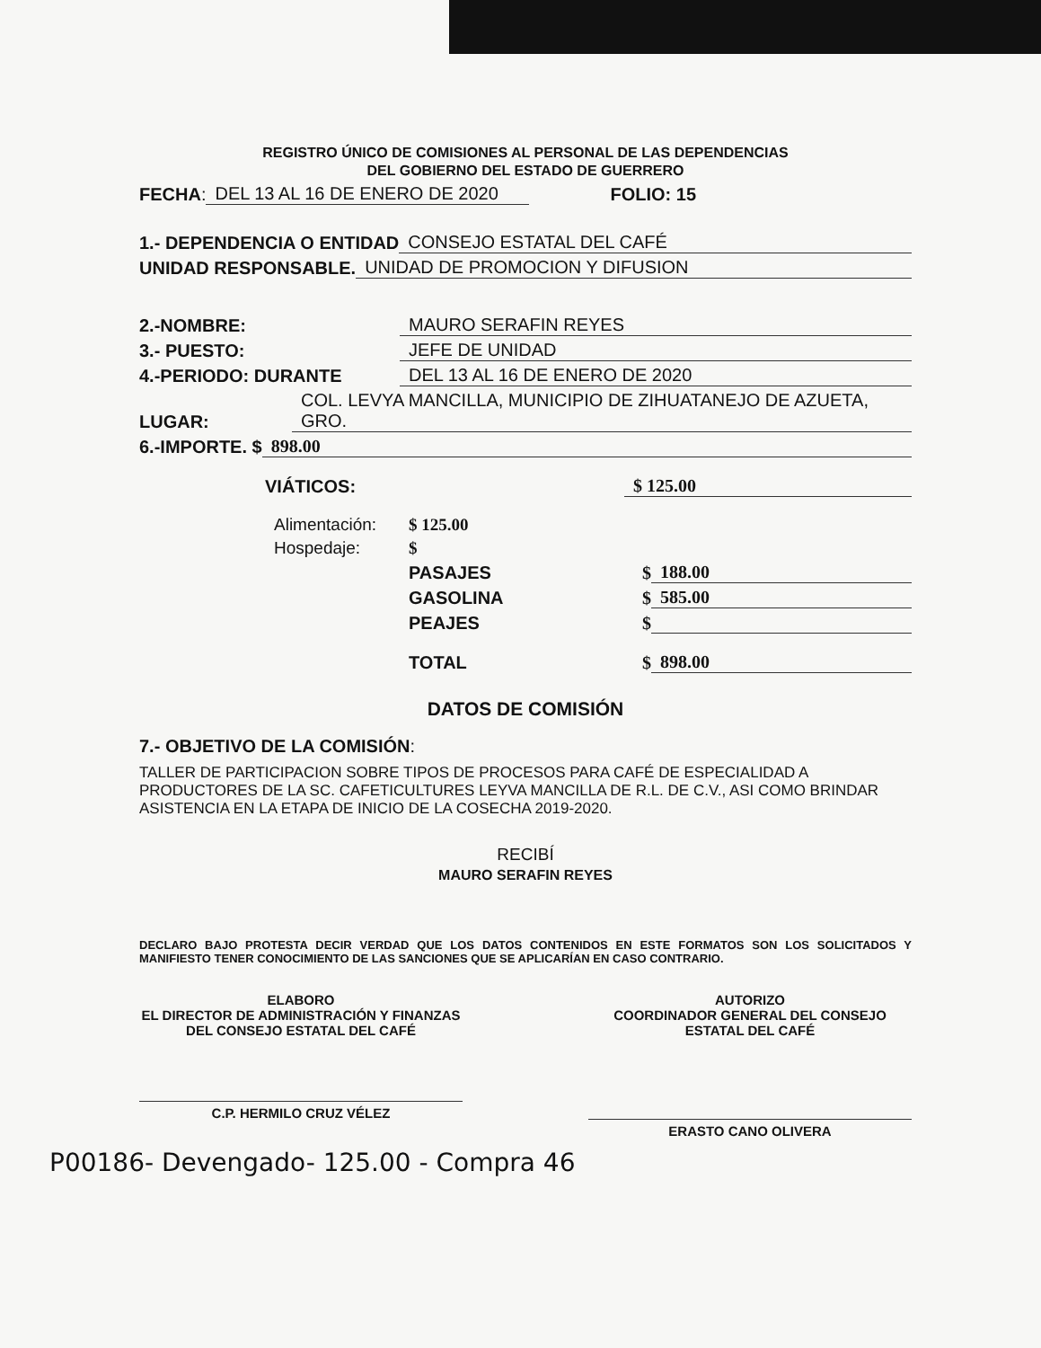REGISTRO ÚNICO DE COMISIONES AL PERSONAL DE LAS DEPENDENCIAS
DEL GOBIERNO DEL ESTADO DE GUERRERO
FECHA: DEL 13 AL 16 DE ENERO DE 2020 FOLIO: 15
1.- DEPENDENCIA O ENTIDAD CONSEJO ESTATAL DEL CAFÉ
UNIDAD RESPONSABLE. UNIDAD DE PROMOCION Y DIFUSION
2.-NOMBRE: MAURO SERAFIN REYES
3.- PUESTO: JEFE DE UNIDAD
4.-PERIODO: DURANTE DEL 13 AL 16 DE ENERO DE 2020
LUGAR: COL. LEVYA MANCILLA, MUNICIPIO DE ZIHUATANEJO DE AZUETA, GRO.
6.-IMPORTE. $ 898.00
VIÁTICOS: $ 125.00
Alimentación: $ 125.00
Hospedaje: $
PASAJES $ 188.00
GASOLINA $ 585.00
PEAJES $
TOTAL $ 898.00
DATOS DE COMISIÓN
7.- OBJETIVO DE LA COMISIÓN:
TALLER DE PARTICIPACION SOBRE TIPOS DE PROCESOS PARA CAFÉ DE ESPECIALIDAD A PRODUCTORES DE LA SC. CAFETICULTURES LEYVA MANCILLA DE R.L. DE C.V., ASI COMO BRINDAR ASISTENCIA EN LA ETAPA DE INICIO DE LA COSECHA 2019-2020.
RECIBÍ
MAURO SERAFIN REYES
DECLARO BAJO PROTESTA DECIR VERDAD QUE LOS DATOS CONTENIDOS EN ESTE FORMATOS SON LOS SOLICITADOS Y MANIFIESTO TENER CONOCIMIENTO DE LAS SANCIONES QUE SE APLICARÍAN EN CASO CONTRARIO.
ELABORO
EL DIRECTOR DE ADMINISTRACIÓN Y FINANZAS DEL CONSEJO ESTATAL DEL CAFÉ
C.P. HERMILO CRUZ VÉLEZ
AUTORIZO
COORDINADOR GENERAL DEL CONSEJO ESTATAL DEL CAFÉ
ERASTO CANO OLIVERA
P00186- Devengado- 125.00 - Compra 46